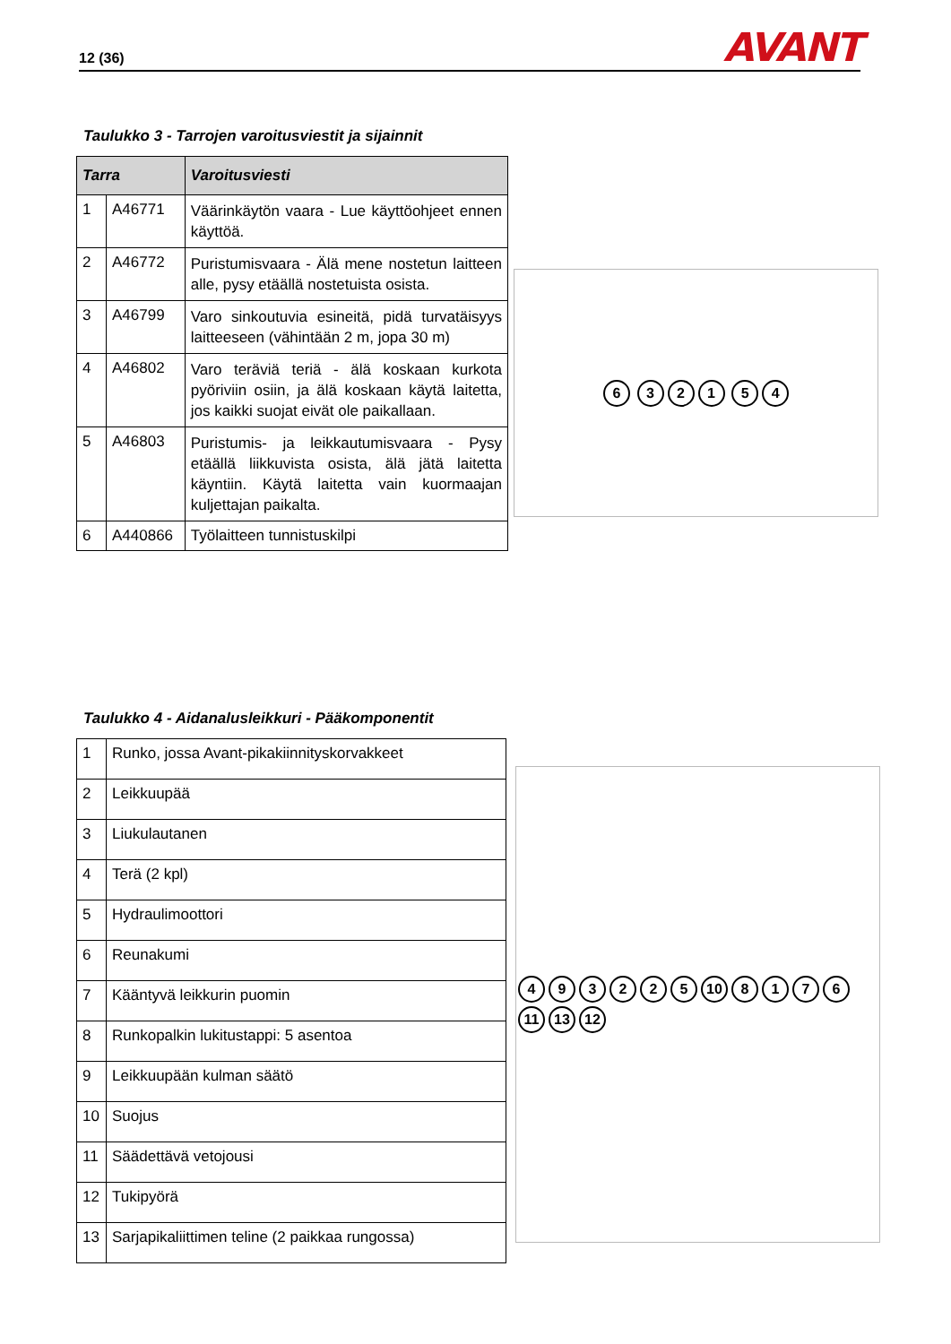12 (36) AVANT
Taulukko 3 - Tarrojen varoitusviestit ja sijainnit
| Tarra | | Varoitusviesti |
| --- | --- | --- |
| 1 | A46771 | Väärinkäytön vaara - Lue käyttöohjeet ennen käyttöä. |
| 2 | A46772 | Puristumisvaara - Älä mene nostetun laitteen alle, pysy etäällä nostetuista osista. |
| 3 | A46799 | Varo sinkoutuvia esineitä, pidä turvatäisyys laitteeseen (vähintään 2 m, jopa 30 m) |
| 4 | A46802 | Varo teräviä teriä - älä koskaan kurkota pyöriviin osiin, ja älä koskaan käytä laitetta, jos kaikki suojat eivät ole paikallaan. |
| 5 | A46803 | Puristumis- ja leikkautumisvaara - Pysy etäällä liikkuvista osista, älä jätä laitetta käyntiin. Käytä laitetta vain kuormaajan kuljettajan paikalta. |
| 6 | A440866 | Työlaitteen tunnistuskilpi |
6 321 54
Taulukko 4 - Aidanalusleikkuri - Pääkomponentit
| 1 | Runko, jossa Avant-pikakiinnityskorvakkeet |
| 2 | Leikkuupää |
| 3 | Liukulautanen |
| 4 | Terä (2 kpl) |
| 5 | Hydraulimoottori |
| 6 | Reunakumi |
| 7 | Kääntyvä leikkurin puomin |
| 8 | Runkopalkin lukitustappi: 5 asentoa |
| 9 | Leikkuupään kulman säätö |
| 10 | Suojus |
| 11 | Säädettävä vetojousi |
| 12 | Tukipyörä |
| 13 | Sarjapikaliittimen teline (2 paikkaa rungossa) |
493225 10 8176 11 13 12